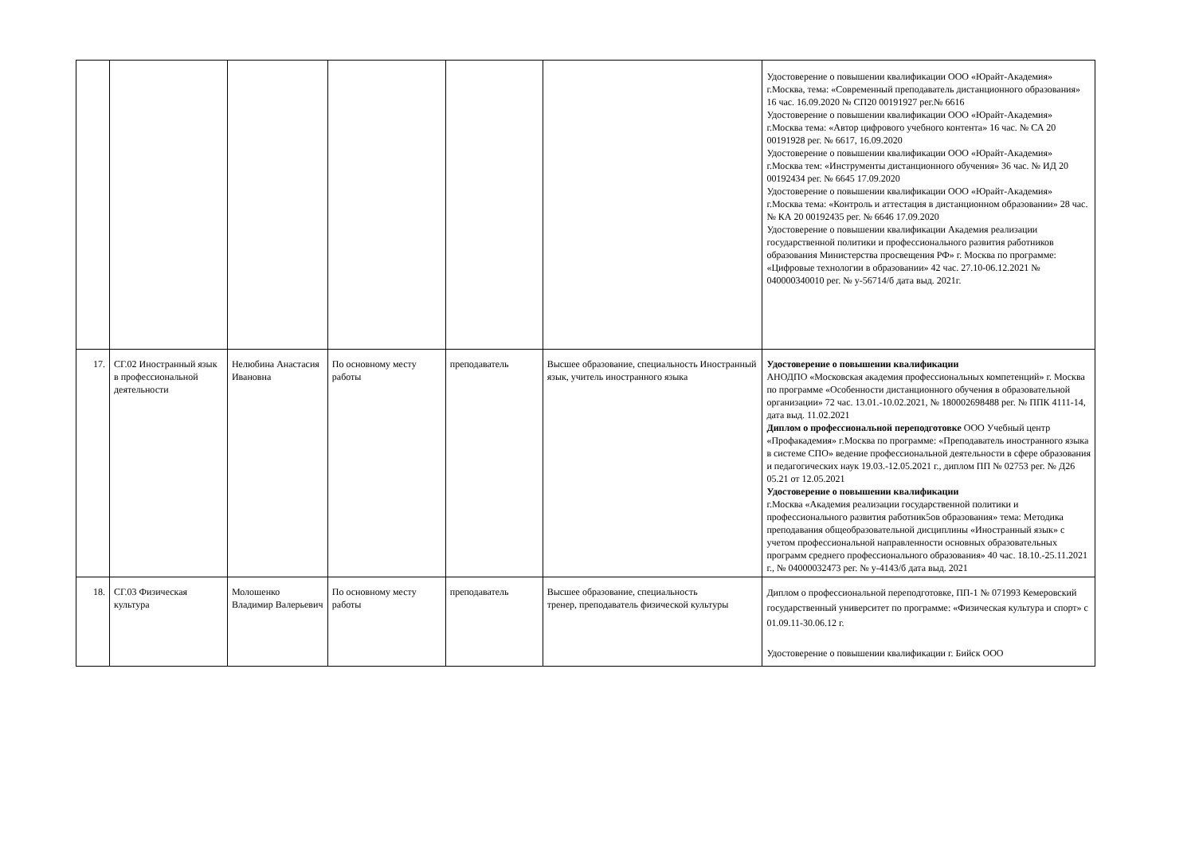| | | | | | | Удостоверение о повышении квалификации ООО «Юрайт-Академия» г.Москва, тема: «Современный преподаватель дистанционного образования» 16 час. 16.09.2020 № СП20 00191927 рег.№ 6616 Удостоверение о повышении квалификации ООО «Юрайт-Академия» г.Москва тема: «Автор цифрового учебного контента» 16 час. № СА 20 00191928 рег. № 6617, 16.09.2020 Удостоверение о повышении квалификации ООО «Юрайт-Академия» г.Москва тем: «Инструменты дистанционного обучения» 36 час. № ИД 20 00192434 рег. № 6645 17.09.2020 Удостоверение о повышении квалификации ООО «Юрайт-Академия» г.Москва тема: «Контроль и аттестация в дистанционном образовании» 28 час. № КА 20 00192435 рег. № 6646 17.09.2020 Удостоверение о повышении квалификации Академия реализации государственной политики и профессионального развития работников образования Министерства просвещения РФ» г. Москва по программе: «Цифровые технологии в образовании» 42 час. 27.10-06.12.2021 № 040000340010 рег. № у-56714/б дата выд. 2021г. |
| 17. | СГ.02 Иностранный язык в профессиональной деятельности | Нелюбина Анастасия Ивановна | По основному месту работы | преподаватель | Высшее образование, специальность Иностранный язык, учитель иностранного языка | Удостоверение о повышении квалификации АНОДПО «Московская академия профессиональных компетенций» г. Москва по программе «Особенности дистанционного обучения в образовательной организации» 72 час. 13.01.-10.02.2021, № 180002698488 рег. № ППК 4111-14, дата выд. 11.02.2021 Диплом о профессиональной переподготовке ООО Учебный центр «Профакадемия» г.Москва по программе: «Преподаватель иностранного языка в системе СПО» ведение профессиональной деятельности в сфере образования и педагогических наук 19.03.-12.05.2021 г., диплом ПП № 02753 рег. № Д26 05.21 от 12.05.2021 Удостоверение о повышении квалификации г.Москва «Академия реализации государственной политики и профессионального развития работник5ов образования» тема: Методика преподавания общеобразовательной дисциплины «Иностранный язык» с учетом профессиональной направленности основных образовательных программ среднего профессионального образования» 40 час. 18.10.-25.11.2021 г., № 04000032473 рег. № у-4143/б дата выд. 2021 |
| 18. | СГ.03 Физическая культура | Молошенко Владимир Валерьевич | По основному месту работы | преподаватель | Высшее образование, специальность тренер, преподаватель физической культуры | Диплом о профессиональной переподготовке, ПП-1 № 071993 Кемеровский государственный университет по программе: «Физическая культура и спорт» с 01.09.11-30.06.12 г. Удостоверение о повышении квалификации г. Бийск ООО |